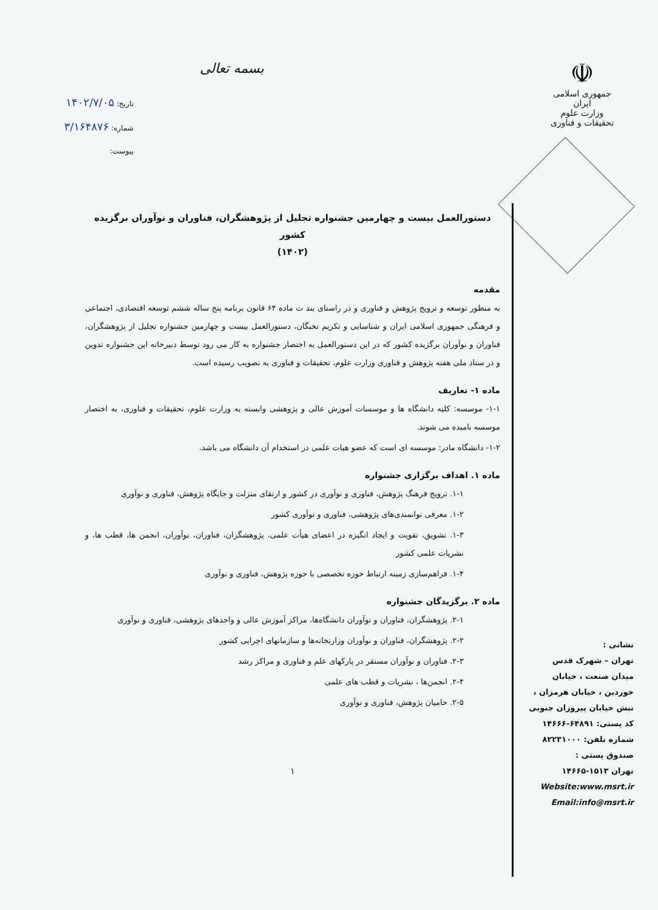☫
جمهوری اسلامی ایران
وزارت علوم تحقیقات و فناوری
نشانی :
تهران – شهرک قدس
میدان صنعت ، خیابان
خوردین ، خیابان هرمزان ،
نبش خیابان پیروزان جنوبی
کد پستی: ۶۴۸۹۱-۱۴۶۶۶
شماره تلفن: ۸۲۲۳۱۰۰۰
صندوق پستی :
تهران ۱۵۱۳-۱۴۶۶۵
Website:www.msrt.ir
Email:info@msrt.ir
تاریخ: ۱۴۰۲/۷/۰۵
شماره: ۳/۱۶۴۸۷۶
پیوست:
بسمه تعالی
دستورالعمل بیست و چهارمین جشنواره تجلیل از پژوهشگران، فناوران و نوآوران برگزیده کشور
(۱۴۰۲)
مقدمه
به منظور توسعه و ترویج پژوهش و فناوری و در راستای بند ث ماده ۶۴ قانون برنامه پنج ساله ششم توسعه اقتصادی، اجتماعی و فرهنگی جمهوری اسلامی ایران و شناسایی و تکریم نخبگان، دستورالعمل بیست و چهارمین جشنواره تجلیل از پژوهشگران، فناوران و نوآوران برگزیده کشور که در این دستورالعمل به اختصار جشنواره به کار می رود توسط دبیرخانه این جشنواره تدوین و در ستاد ملی هفته پژوهش و فناوری وزارت علوم، تحقیقات و فناوری به تصویب رسیده است.
ماده ۱- تعاریف
۱-۱- موسسه: کلیه دانشگاه ها و موسسات آموزش عالی و پژوهشی وابسته به وزارت علوم، تحقیقات و فناوری، به اختصار موسسه نامیده می شوند.
۱-۲- دانشگاه مادر: موسسه ای است که عضو هیات علمی در استخدام آن دانشگاه می باشد.
ماده ۱. اهداف برگزاری جشنواره
۱-۱. ترویج فرهنگ پژوهش، فناوری و نوآوری در کشور و ارتقای منزلت و جایگاه پژوهش، فناوری و نوآوری
۱-۲. معرفی توانمندی‌های پژوهشی، فناوری و نوآوری کشور
۱-۳. تشویق، تقویت و ایجاد انگیزه در اعضای هیأت علمی، پژوهشگران، فناوران، نوآوران، انجمن ها، قطب ها، و نشریات علمی کشور
۱-۴. فراهم‌سازی زمینه ارتباط حوزه تخصصی با حوزه پژوهش، فناوری و نوآوری
ماده ۲. برگزیدگان جشنواره
۲-۱. پژوهشگران، فناوران و نوآوران دانشگاه‌ها، مراکز آموزش عالی و واحدهای پژوهشی، فناوری و نوآوری
۲-۲. پژوهشگران، فناوران و نوآوران وزارتخانه‌ها و سازمانهای اجرایی کشور
۲-۳. فناوران و نوآوران مستقر در پارکهای علم و فناوری و مراکز رشد
۲-۴. انجمن‌ها ، نشریات و قطب های علمی
۲-۵. حامیان پژوهش، فناوری و نوآوری
۱